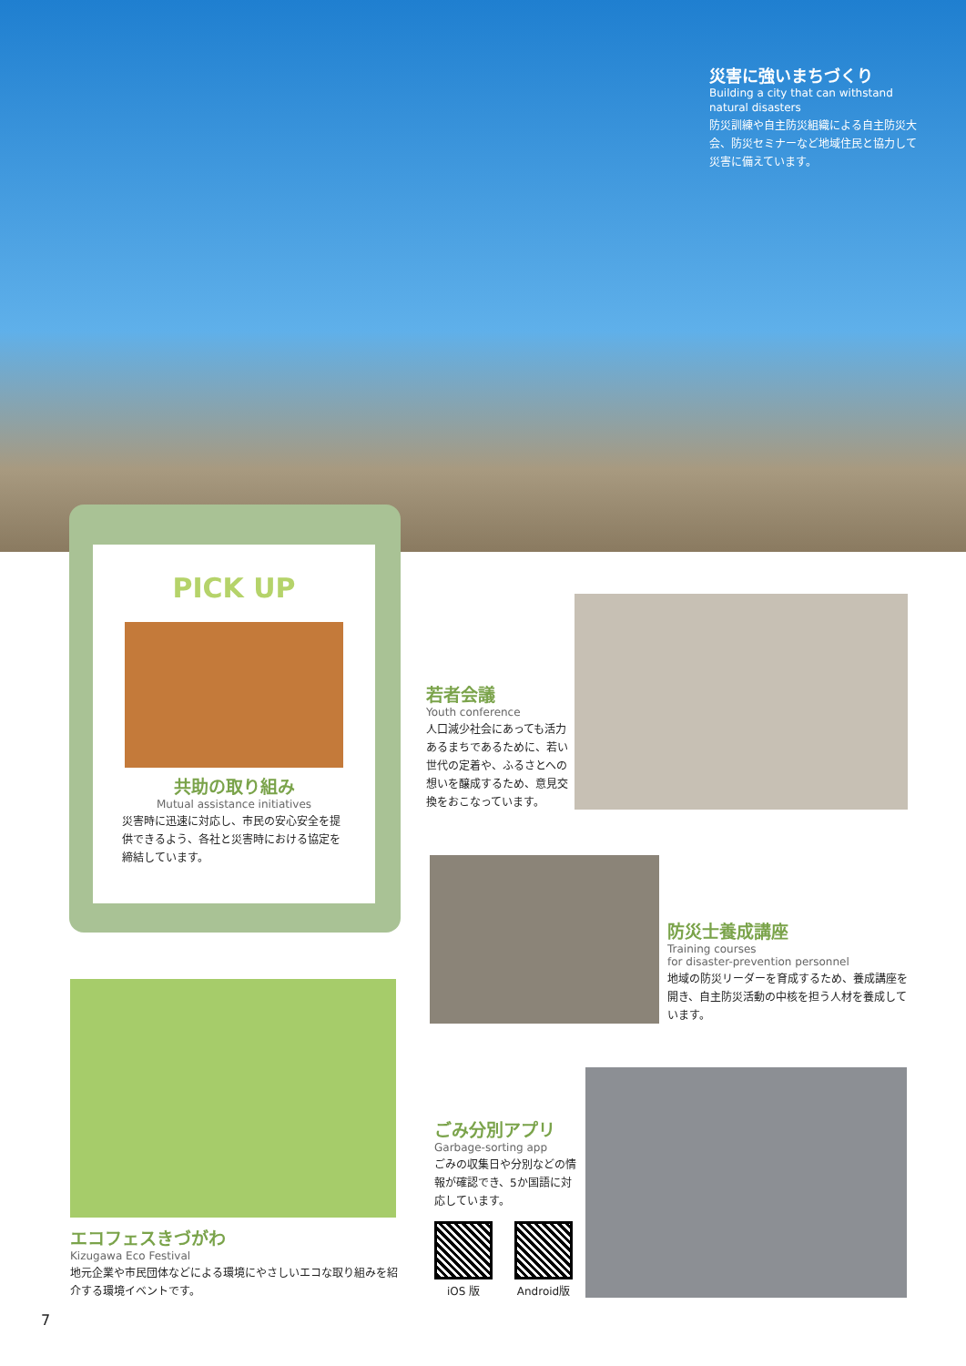災害に強いまちづくり
Building a city that can withstand natural disasters
防災訓練や自主防災組織による自主防災大会、防災セミナーなど地域住民と協力して災害に備えています。
PICK UP
共助の取り組み
Mutual assistance initiatives
災害時に迅速に対応し、市民の安心安全を提供できるよう、各社と災害時における協定を締結しています。
若者会議
Youth conference
人口減少社会にあっても活力あるまちであるために、若い世代の定着や、ふるさとへの想いを醸成するため、意見交換をおこなっています。
防災士養成講座
Training courses
for disaster-prevention personnel
地域の防災リーダーを育成するため、養成講座を開き、自主防災活動の中核を担う人材を養成しています。
エコフェスきづがわ
Kizugawa Eco Festival
地元企業や市民団体などによる環境にやさしいエコな取り組みを紹介する環境イベントです。
ごみ分別アプリ
Garbage-sorting app
ごみの収集日や分別などの情報が確認でき、5か国語に対応しています。
iOS 版
Android版
7